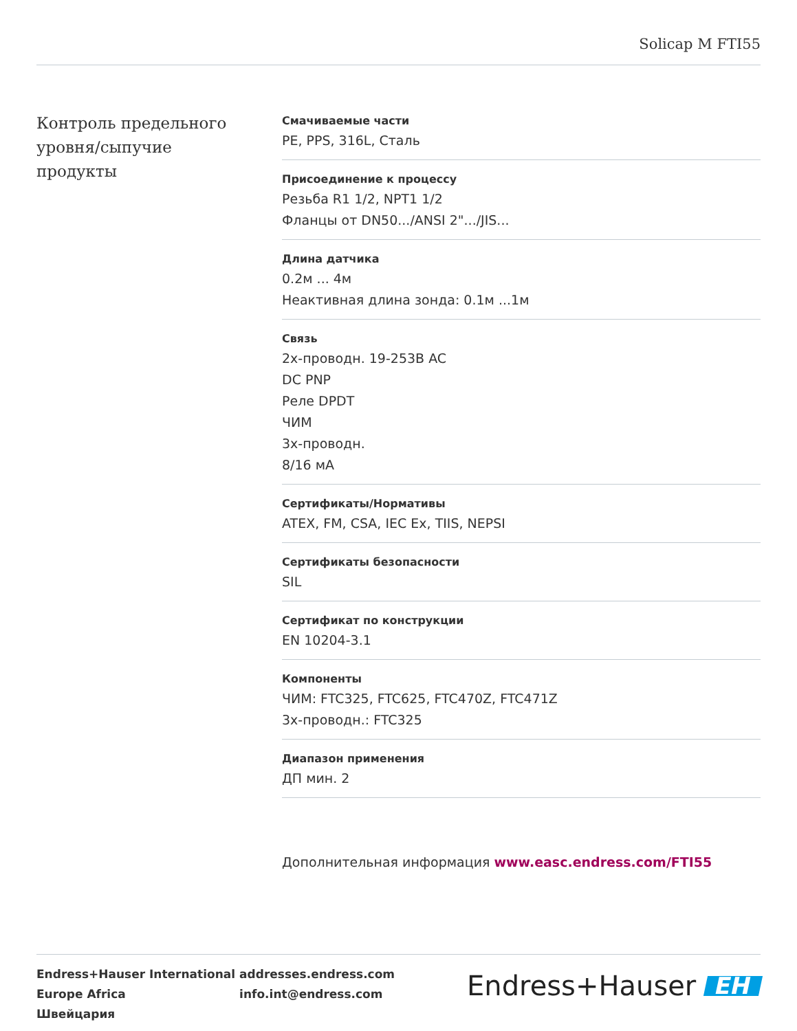Solicap M FTI55
Контроль предельного уровня/сыпучие продукты
Смачиваемые части
PE, PPS, 316L, Сталь
Присоединение к процессу
Резьба R1 1/2, NPT1 1/2
Фланцы от DN50.../ANSI 2".../JIS...
Длина датчика
0.2м ... 4м
Неактивная длина зонда: 0.1м ...1м
Связь
2х-проводн. 19-253В AC
DC PNP
Реле DPDT
ЧИМ
3х-проводн.
8/16 мА
Сертификаты/Нормативы
ATEX, FM, CSA, IEC Ex, TIIS, NEPSI
Сертификаты безопасности
SIL
Сертификат по конструкции
EN 10204-3.1
Компоненты
ЧИМ: FTC325, FTC625, FTC470Z, FTC471Z
3х-проводн.: FTC325
Диапазон применения
ДП мин. 2
Дополнительная информация www.easc.endress.com/FTI55
Endress+Hauser International
Europe Africa
Швейцария
addresses.endress.com
info.int@endress.com
Endress+Hauser EH